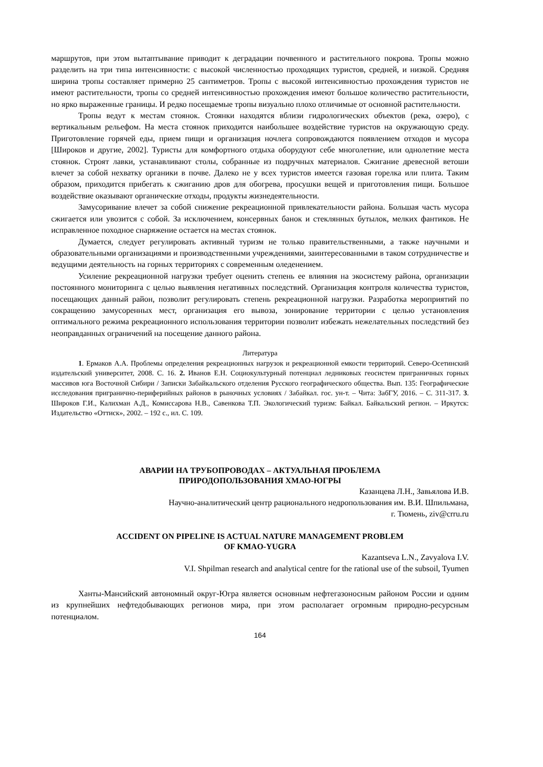маршрутов, при этом вытаптывание приводит к деградации почвенного и растительного покрова. Тропы можно разделить на три типа интенсивности: с высокой численностью проходящих туристов, средней, и низкой. Средняя ширина тропы составляет примерно 25 сантиметров. Тропы с высокой интенсивностью прохождения туристов не имеют растительности, тропы со средней интенсивностью прохождения имеют большое количество растительности, но ярко выраженные границы. И редко посещаемые тропы визуально плохо отличимые от основной растительности.
Тропы ведут к местам стоянок. Стоянки находятся вблизи гидрологических объектов (река, озеро), с вертикальным рельефом. На места стоянок приходится наибольшее воздействие туристов на окружающую среду. Приготовление горячей еды, прием пищи и организация ночлега сопровождаются появлением отходов и мусора [Широков и другие, 2002]. Туристы для комфортного отдыха оборудуют себе многолетние, или однолетние места стоянок. Строят лавки, устанавливают столы, собранные из подручных материалов. Сжигание древесной ветоши влечет за собой нехватку органики в почве. Далеко не у всех туристов имеется газовая горелка или плита. Таким образом, приходится прибегать к сжиганию дров для обогрева, просушки вещей и приготовления пищи. Большое воздействие оказывают органические отходы, продукты жизнедеятельности.
Замусоривание влечет за собой снижение рекреационной привлекательности района. Большая часть мусора сжигается или увозится с собой. За исключением, консервных банок и стеклянных бутылок, мелких фантиков. Не исправленное походное снаряжение остается на местах стоянок.
Думается, следует регулировать активный туризм не только правительственными, а также научными и образовательными организациями и производственными учреждениями, заинтересованными в таком сотрудничестве и ведущими деятельность на горных территориях с современным оледенением.
Усиление рекреационной нагрузки требует оценить степень ее влияния на экосистему района, организации постоянного мониторинга с целью выявления негативных последствий. Организация контроля количества туристов, посещающих данный район, позволит регулировать степень рекреационной нагрузки. Разработка мероприятий по сокращению замусоренных мест, организация его вывоза, зонирование территории с целью установления оптимального режима рекреационного использования территории позволит избежать нежелательных последствий без неоправданных ограничений на посещение данного района.
Литература
1. Ермаков А.А. Проблемы определения рекреационных нагрузок и рекреационной емкости территорий. Северо-Осетинский издательский университет, 2008. С. 16. 2. Иванов Е.Н. Социокультурный потенциал ледниковых геосистем приграничных горных массивов юга Восточной Сибири / Записки Забайкальского отделения Русского географического общества. Вып. 135: Географические исследования приграничнo-периферийных районов в рыночных условиях / Забайкал. гос. ун-т. – Чита: ЗабГУ, 2016. – С. 311-317. 3. Широков Г.И., Калихман А.Д., Комиссарова Н.В., Савенкова Т.П. Экологический туризм: Байкал. Байкальский регион. – Иркутск: Издательство «Оттиск», 2002. – 192 с., ил. С. 109.
АВАРИИ НА ТРУБОПРОВОДАХ – АКТУАЛЬНАЯ ПРОБЛЕМА
ПРИРОДОПОЛЬЗОВАНИЯ ХМАО-ЮГРЫ
Казанцева Л.Н., Завьялова И.В.
Научно-аналитический центр рационального недропользования им. В.И. Шпильмана,
г. Тюмень, ziv@crru.ru
ACCIDENT ON PIPELINE IS ACTUAL NATURE MANAGEMENT PROBLEM
OF KMAO-YUGRA
Kazantseva L.N., Zavyalova I.V.
V.I. Shpilman research and analytical centre for the rational use of the subsoil, Tyumen
Ханты-Мансийский автономный округ-Югра является основным нефтегазоносным районом России и одним из крупнейших нефтедобывающих регионов мира, при этом располагает огромным природно-ресурсным потенциалом.
164